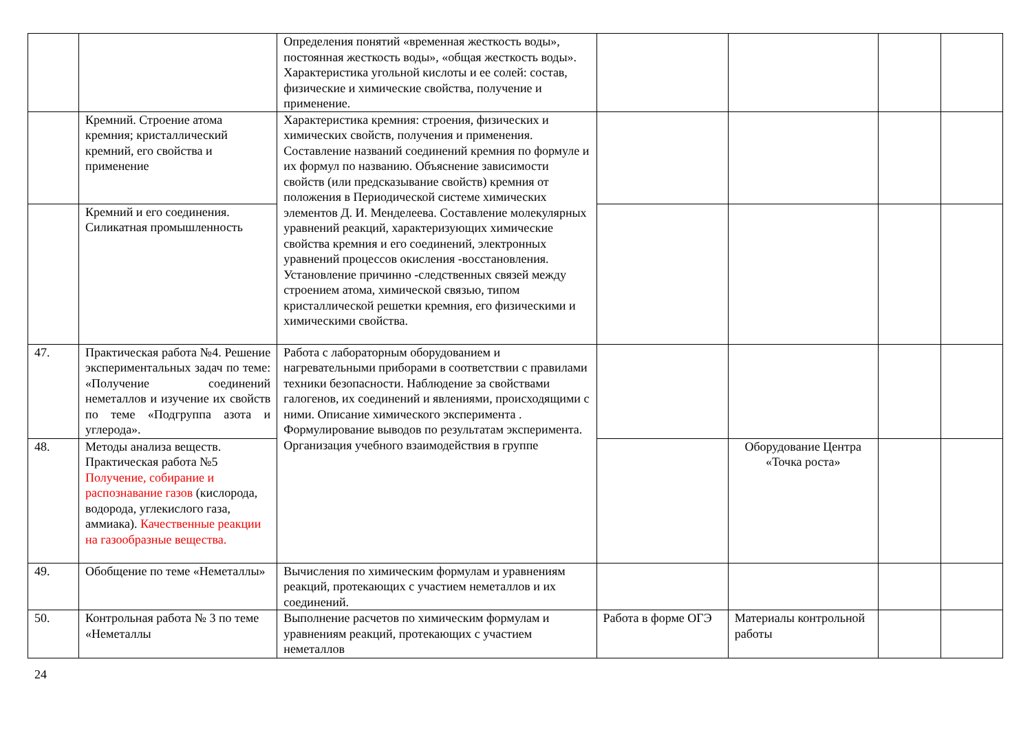| | | Определения понятий «временная жесткость воды», постоянная жесткость воды», «общая жесткость воды». Характеристика угольной кислоты и ее солей: состав, физические и химические свойства, получение и применение. | | | | |
| | Кремний. Строение атома кремния; кристаллический кремний, его свойства и применение | Характеристика кремния: строения, физических и химических свойств, получения и применения. Составление названий соединений кремния по формуле и их формул по названию. Объяснение зависимости свойств (или предсказывание свойств) кремния от положения в Периодической системе химических элементов Д. И. Менделеева. Составление молекулярных уравнений реакций, характеризующих химические свойства кремния и его соединений, электронных уравнений процессов окисления -восстановления. Установление причинно -следственных связей между строением атома, химической связью, типом кристаллической решетки кремния, его физическими и химическими свойства. | | | | |
| | Кремний и его соединения. Силикатная промышленность | | | | | |
| 47. | Практическая работа №4. Решение экспериментальных задач по теме: «Получение соединений неметаллов и изучение их свойств по теме «Подгруппа азота и углерода». | Работа с лабораторным оборудованием и нагревательными приборами в соответствии с правилами техники безопасности. Наблюдение за свойствами галогенов, их соединений и явлениями, происходящими с ними. Описание химического эксперимента . Формулирование выводов по результатам эксперимента. Организация учебного взаимодействия в группе | | | | |
| 48. | Методы анализа веществ. Практическая работа №5 Получение, собирание и распознавание газов (кислорода, водорода, углекислого газа, аммиака). Качественные реакции на газообразные вещества. | | | Оборудование Центра «Точка роста» | | |
| 49. | Обобщение по теме «Неметаллы» | Вычисления по химическим формулам и уравнениям реакций, протекающих с участием неметаллов и их соединений. | | | | |
| 50. | Контрольная работа № 3 по теме «Неметаллы | Выполнение расчетов по химическим формулам и уравнениям реакций, протекающих с участием неметаллов | Работа в форме ОГЭ | Материалы контрольной работы | | |
24